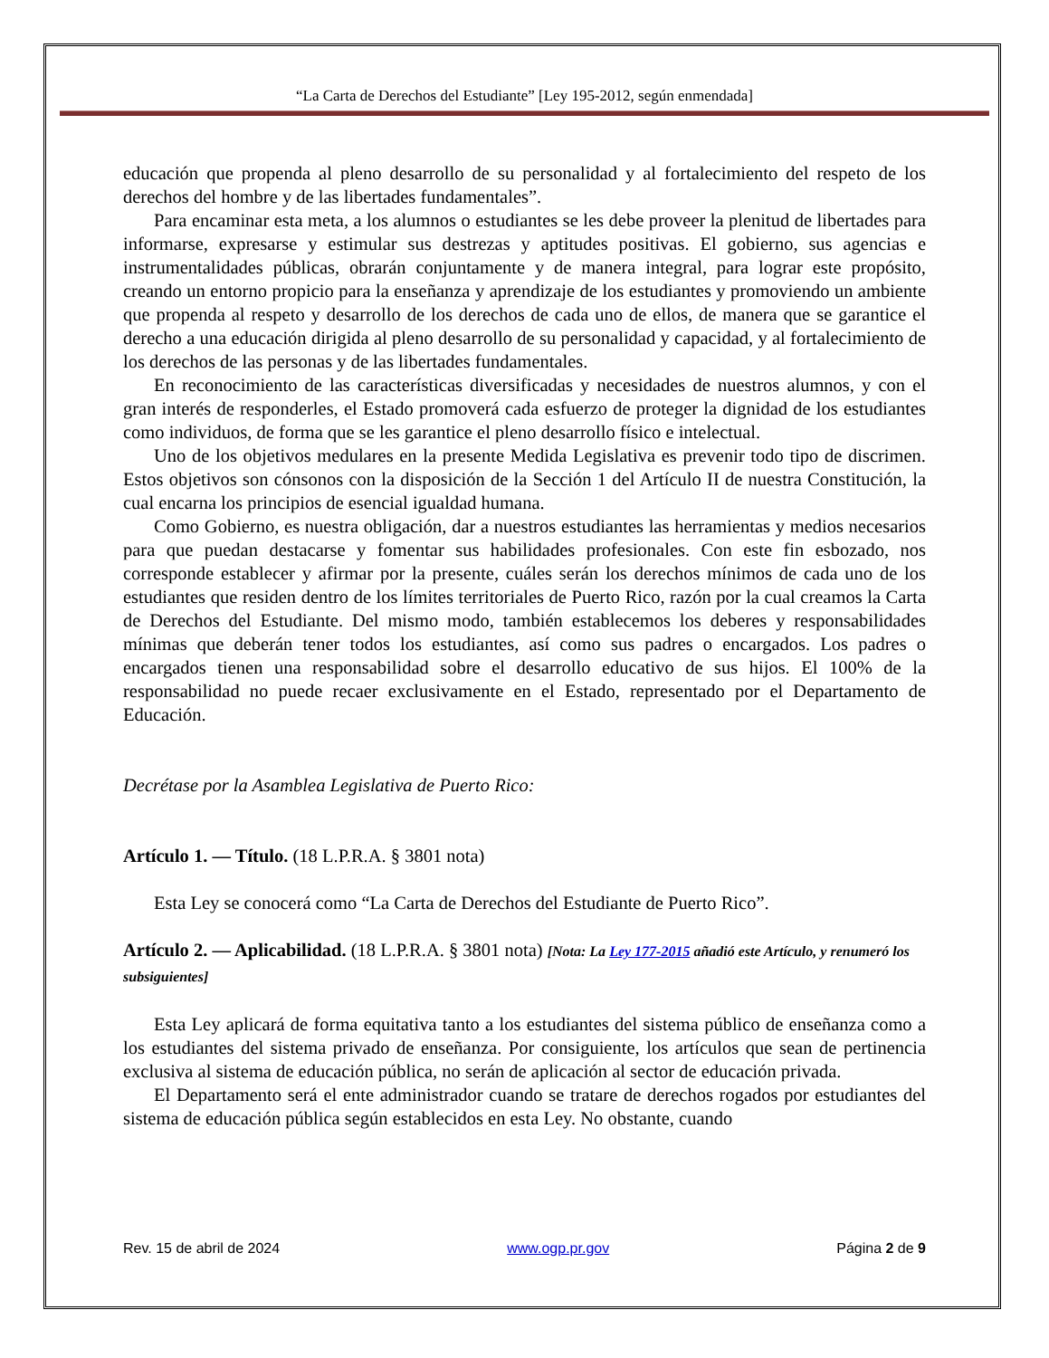“La Carta de Derechos del Estudiante” [Ley 195-2012, según enmendada]
educación que propenda al pleno desarrollo de su personalidad y al fortalecimiento del respeto de los derechos del hombre y de las libertades fundamentales”.
Para encaminar esta meta, a los alumnos o estudiantes se les debe proveer la plenitud de libertades para informarse, expresarse y estimular sus destrezas y aptitudes positivas. El gobierno, sus agencias e instrumentalidades públicas, obrarán conjuntamente y de manera integral, para lograr este propósito, creando un entorno propicio para la enseñanza y aprendizaje de los estudiantes y promoviendo un ambiente que propenda al respeto y desarrollo de los derechos de cada uno de ellos, de manera que se garantice el derecho a una educación dirigida al pleno desarrollo de su personalidad y capacidad, y al fortalecimiento de los derechos de las personas y de las libertades fundamentales.
En reconocimiento de las características diversificadas y necesidades de nuestros alumnos, y con el gran interés de responderles, el Estado promoverá cada esfuerzo de proteger la dignidad de los estudiantes como individuos, de forma que se les garantice el pleno desarrollo físico e intelectual.
Uno de los objetivos medulares en la presente Medida Legislativa es prevenir todo tipo de discrimen. Estos objetivos son cónsonos con la disposición de la Sección 1 del Artículo II de nuestra Constitución, la cual encarna los principios de esencial igualdad humana.
Como Gobierno, es nuestra obligación, dar a nuestros estudiantes las herramientas y medios necesarios para que puedan destacarse y fomentar sus habilidades profesionales. Con este fin esbozado, nos corresponde establecer y afirmar por la presente, cuáles serán los derechos mínimos de cada uno de los estudiantes que residen dentro de los límites territoriales de Puerto Rico, razón por la cual creamos la Carta de Derechos del Estudiante. Del mismo modo, también establecemos los deberes y responsabilidades mínimas que deberán tener todos los estudiantes, así como sus padres o encargados. Los padres o encargados tienen una responsabilidad sobre el desarrollo educativo de sus hijos. El 100% de la responsabilidad no puede recaer exclusivamente en el Estado, representado por el Departamento de Educación.
Decrétase por la Asamblea Legislativa de Puerto Rico:
Artículo 1. — Título. (18 L.P.R.A. § 3801 nota)
Esta Ley se conocerá como “La Carta de Derechos del Estudiante de Puerto Rico”.
Artículo 2. — Aplicabilidad. (18 L.P.R.A. § 3801 nota) [Nota: La Ley 177-2015 añadió este Artículo, y renumeró los subsiguientes]
Esta Ley aplicará de forma equitativa tanto a los estudiantes del sistema público de enseñanza como a los estudiantes del sistema privado de enseñanza. Por consiguiente, los artículos que sean de pertinencia exclusiva al sistema de educación pública, no serán de aplicación al sector de educación privada.
El Departamento será el ente administrador cuando se tratare de derechos rogados por estudiantes del sistema de educación pública según establecidos en esta Ley. No obstante, cuando
Rev. 15 de abril de 2024 www.ogp.pr.gov Página 2 de 9